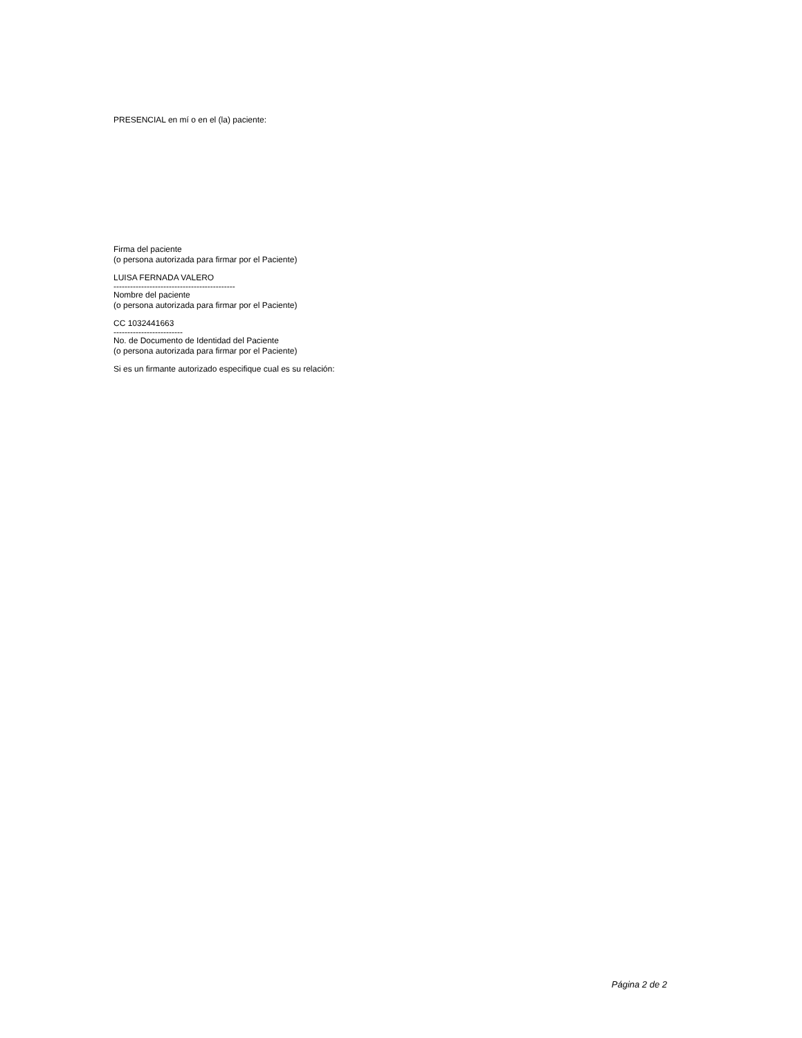PRESENCIAL en mí o en el (la) paciente:
Firma del paciente
(o persona autorizada para firmar por el Paciente)
LUISA FERNADA VALERO
--------------------------------------------
Nombre del paciente
(o persona autorizada para firmar por el Paciente)
CC 1032441663
-------------------------
No. de Documento de Identidad del Paciente
(o persona autorizada para firmar por el Paciente)
Si es un firmante autorizado especifique cual es su relación:
Página 2 de 2